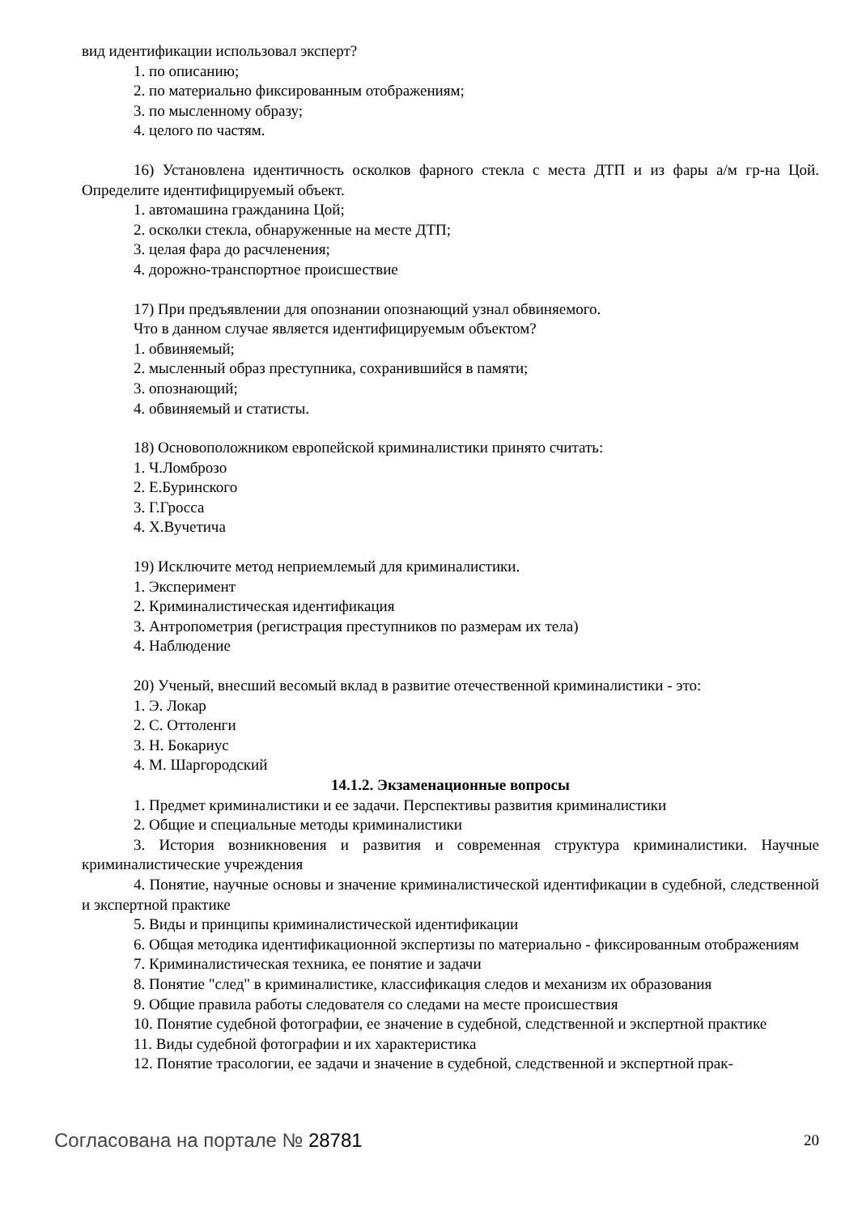вид идентификации использовал эксперт?
1. по описанию;
2. по материально фиксированным отображениям;
3. по мысленному образу;
4. целого по частям.
16) Установлена идентичность осколков фарного стекла с места ДТП и из фары а/м гр-на Цой. Определите идентифицируемый объект.
1. автомашина гражданина Цой;
2. осколки стекла, обнаруженные на месте ДТП;
3. целая фара до расчленения;
4. дорожно-транспортное происшествие
17) При предъявлении для опознании опознающий узнал обвиняемого.
Что в данном случае является идентифицируемым объектом?
1. обвиняемый;
2. мысленный образ преступника, сохранившийся в памяти;
3. опознающий;
4. обвиняемый и статисты.
18) Основоположником европейской криминалистики принято считать:
1. Ч.Ломброзо
2. Е.Буринского
3. Г.Гросса
4. Х.Вучетича
19) Исключите метод неприемлемый для криминалистики.
1. Эксперимент
2. Криминалистическая идентификация
3. Антропометрия (регистрация преступников по размерам их тела)
4. Наблюдение
20) Ученый, внесший весомый вклад в развитие отечественной криминалистики - это:
1. Э. Локар
2. С. Оттоленги
3. Н. Бокариус
4. М. Шаргородский
14.1.2. Экзаменационные вопросы
1. Предмет криминалистики и ее задачи. Перспективы развития криминалистики
2. Общие и специальные методы криминалистики
3. История возникновения и развития и современная структура криминалистики. Научные криминалистические учреждения
4. Понятие, научные основы и значение криминалистической идентификации в судебной, следственной и экспертной практике
5. Виды и принципы криминалистической идентификации
6. Общая методика идентификационной экспертизы по материально - фиксированным отображениям
7. Криминалистическая техника, ее понятие и задачи
8. Понятие "след" в криминалистике, классификация следов и механизм их образования
9. Общие правила работы следователя со следами на месте происшествия
10. Понятие судебной фотографии, ее значение в судебной, следственной и экспертной практике
11. Виды судебной фотографии и их характеристика
12. Понятие трасологии, ее задачи и значение в судебной, следственной и экспертной прак-
Согласована на портале № 28781 20